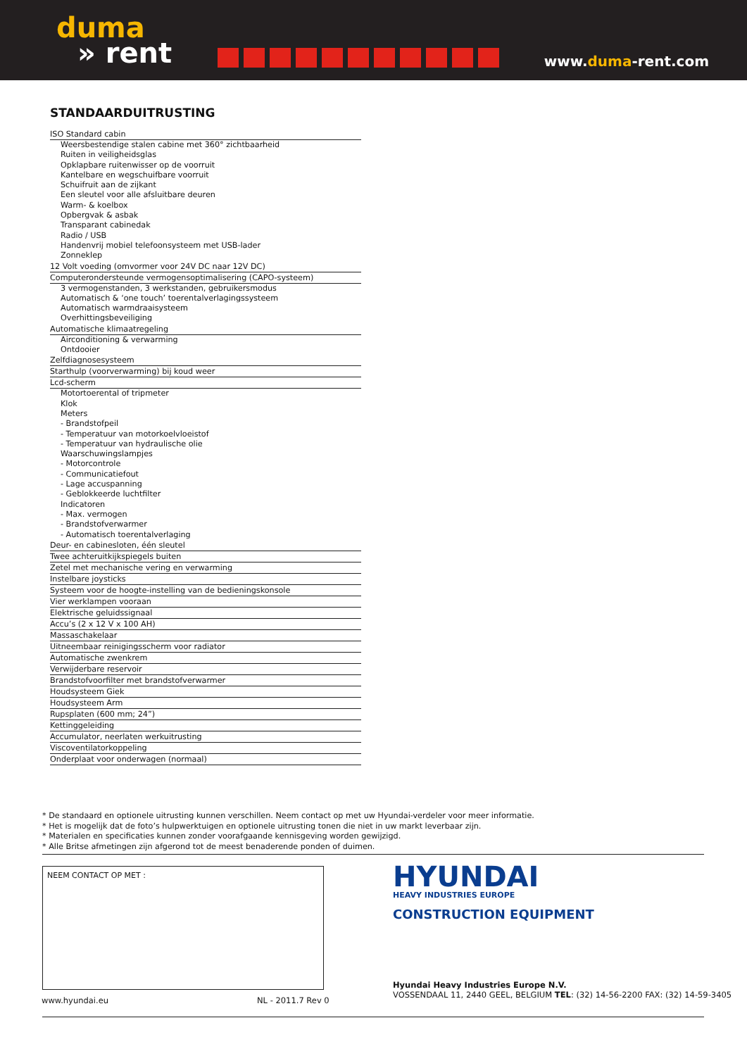duma
» rent
www.duma-rent.com
STANDAARDUITRUSTING
ISO Standard cabin
Weersbestendige stalen cabine met 360° zichtbaarheid
Ruiten in veiligheidsglas
Opklapbare ruitenwisser op de voorruit
Kantelbare en wegschuifbare voorruit
Schuifruit aan de zijkant
Een sleutel voor alle afsluitbare deuren
Warm- & koelbox
Opbergvak & asbak
Transparant cabinedak
Radio / USB
Handenvrij mobiel telefoonsysteem met USB-lader
Zonneklep
12 Volt voeding (omvormer voor 24V DC naar 12V DC)
Computerondersteunde vermogensoptimalisering (CAPO-systeem)
3 vermogenstanden, 3 werkstanden, gebruikersmodus
Automatisch & ‘one touch’ toerentalverlagingssysteem
Automatisch warmdraaisysteem
Overhittingsbeveiliging
Automatische klimaatregeling
Airconditioning & verwarming
Ontdooier
Zelfdiagnosesysteem
Starthulp (voorverwarming) bij koud weer
Lcd-scherm
Motortoerental of tripmeter
Klok
Meters
- Brandstofpeil
- Temperatuur van motorkoelvloeistof
- Temperatuur van hydraulische olie
Waarschuwingslampjes
- Motorcontrole
- Communicatiefout
- Lage accuspanning
- Geblokkeerde luchtfilter
Indicatoren
- Max. vermogen
- Brandstofverwarmer
- Automatisch toerentalverlaging
Deur- en cabinesloten, één sleutel
Twee achteruitkijkspiegels buiten
Zetel met mechanische vering en verwarming
Instelbare joysticks
Systeem voor de hoogte-instelling van de bedieningskonsole
Vier werklampen vooraan
Elektrische geluidssignaal
Accu’s (2 x 12 V x 100 AH)
Massaschakelaar
Uitneembaar reinigingsscherm voor radiator
Automatische zwenkrem
Verwijderbare reservoir
Brandstofvoorfilter met brandstofverwarmer
Houdsysteem Giek
Houdsysteem Arm
Rupsplaten (600 mm; 24”)
Kettinggeleiding
Accumulator, neerlaten werkuitrusting
Viscoventilatorkoppeling
Onderplaat voor onderwagen (normaal)
* De standaard en optionele uitrusting kunnen verschillen. Neem contact op met uw Hyundai-verdeler voor meer informatie.
* Het is mogelijk dat de foto’s hulpwerktuigen en optionele uitrusting tonen die niet in uw markt leverbaar zijn.
* Materialen en specificaties kunnen zonder voorafgaande kennisgeving worden gewijzigd.
* Alle Britse afmetingen zijn afgerond tot de meest benaderende ponden of duimen.
NEEM CONTACT OP MET :
HYUNDAI
HEAVY INDUSTRIES EUROPE
CONSTRUCTION EQUIPMENT
Hyundai Heavy Industries Europe N.V.
VOSSENDAAL 11, 2440 GEEL, BELGIUM TEL: (32) 14-56-2200 FAX: (32) 14-59-3405
www.hyundai.eu NL - 2011.7 Rev 0